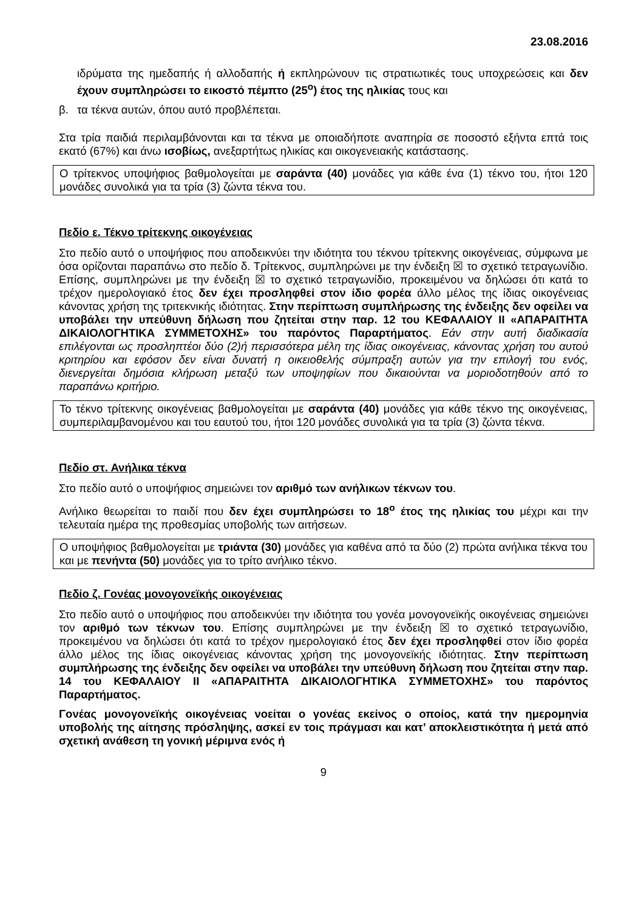23.08.2016
ιδρύματα της ημεδαπής ή αλλοδαπής ή εκπληρώνουν τις στρατιωτικές τους υποχρεώσεις και δεν έχουν συμπληρώσει το εικοστό πέμπτο (25<sup>ο</sup>) έτος της ηλικίας τους και
β. τα τέκνα αυτών, όπου αυτό προβλέπεται.
Στα τρία παιδιά περιλαμβάνονται και τα τέκνα με οποιαδήποτε αναπηρία σε ποσοστό εξήντα επτά τοις εκατό (67%) και άνω ισοβίως, ανεξαρτήτως ηλικίας και οικογενειακής κατάστασης.
Ο τρίτεκνος υποψήφιος βαθμολογείται με σαράντα (40) μονάδες για κάθε ένα (1) τέκνο του, ήτοι 120 μονάδες συνολικά για τα τρία (3) ζώντα τέκνα του.
Πεδίο ε. Τέκνο τρίτεκνης οικογένειας
Στο πεδίο αυτό ο υποψήφιος που αποδεικνύει την ιδιότητα του τέκνου τρίτεκνης οικογένειας, σύμφωνα με όσα ορίζονται παραπάνω στο πεδίο δ. Τρίτεκνος, συμπληρώνει με την ένδειξη ☒ το σχετικό τετραγωνίδιο. Επίσης, συμπληρώνει με την ένδειξη ☒ το σχετικό τετραγωνίδιο, προκειμένου να δηλώσει ότι κατά το τρέχον ημερολογιακό έτος δεν έχει προσληφθεί στον ίδιο φορέα άλλο μέλος της ίδιας οικογένειας κάνοντας χρήση της τριτεκνικής ιδιότητας. Στην περίπτωση συμπλήρωσης της ένδειξης δεν οφείλει να υποβάλει την υπεύθυνη δήλωση που ζητείται στην παρ. 12 του ΚΕΦΑΛΑΙΟΥ ΙΙ «ΑΠΑΡΑΙΤΗΤΑ ΔΙΚΑΙΟΛΟΓΗΤΙΚΑ ΣΥΜΜΕΤΟΧΗΣ» του παρόντος Παραρτήματος. Εάν στην αυτή διαδικασία επιλέγονται ως προσληπτέοι δύο (2)ή περισσότερα μέλη της ίδιας οικογένειας, κάνοντας χρήση του αυτού κριτηρίου και εφόσον δεν είναι δυνατή η οικειοθελής σύμπραξη αυτών για την επιλογή του ενός, διενεργείται δημόσια κλήρωση μεταξύ των υποψηφίων που δικαιούνται να μοριοδοτηθούν από το παραπάνω κριτήριο.
Το τέκνο τρίτεκνης οικογένειας βαθμολογείται με σαράντα (40) μονάδες για κάθε τέκνο της οικογένειας, συμπεριλαμβανομένου και του εαυτού του, ήτοι 120 μονάδες συνολικά για τα τρία (3) ζώντα τέκνα.
Πεδίο στ. Ανήλικα τέκνα
Στο πεδίο αυτό ο υποψήφιος σημειώνει τον αριθμό των ανήλικων τέκνων του.
Ανήλικο θεωρείται το παιδί που δεν έχει συμπληρώσει το 18<sup>ο</sup> έτος της ηλικίας του μέχρι και την τελευταία ημέρα της προθεσμίας υποβολής των αιτήσεων.
Ο υποψήφιος βαθμολογείται με τριάντα (30) μονάδες για καθένα από τα δύο (2) πρώτα ανήλικα τέκνα του και με πενήντα (50) μονάδες για το τρίτο ανήλικο τέκνο.
Πεδίο ζ. Γονέας μονογονεϊκής οικογένειας
Στο πεδίο αυτό ο υποψήφιος που αποδεικνύει την ιδιότητα του γονέα μονογονεϊκής οικογένειας σημειώνει τον αριθμό των τέκνων του. Επίσης συμπληρώνει με την ένδειξη ☒ το σχετικό τετραγωνίδιο, προκειμένου να δηλώσει ότι κατά το τρέχον ημερολογιακό έτος δεν έχει προσληφθεί στον ίδιο φορέα άλλο μέλος της ίδιας οικογένειας κάνοντας χρήση της μονογονεϊκής ιδιότητας. Στην περίπτωση συμπλήρωσης της ένδειξης δεν οφείλει να υποβάλει την υπεύθυνη δήλωση που ζητείται στην παρ. 14 του ΚΕΦΑΛΑΙΟΥ ΙΙ «ΑΠΑΡΑΙΤΗΤΑ ΔΙΚΑΙΟΛΟΓΗΤΙΚΑ ΣΥΜΜΕΤΟΧΗΣ» του παρόντος Παραρτήματος.
Γονέας μονογονεϊκής οικογένειας νοείται ο γονέας εκείνος ο οποίος, κατά την ημερομηνία υποβολής της αίτησης πρόσληψης, ασκεί εν τοις πράγμασι και κατ’ αποκλειστικότητα ή μετά από σχετική ανάθεση τη γονική μέριμνα ενός ή
9